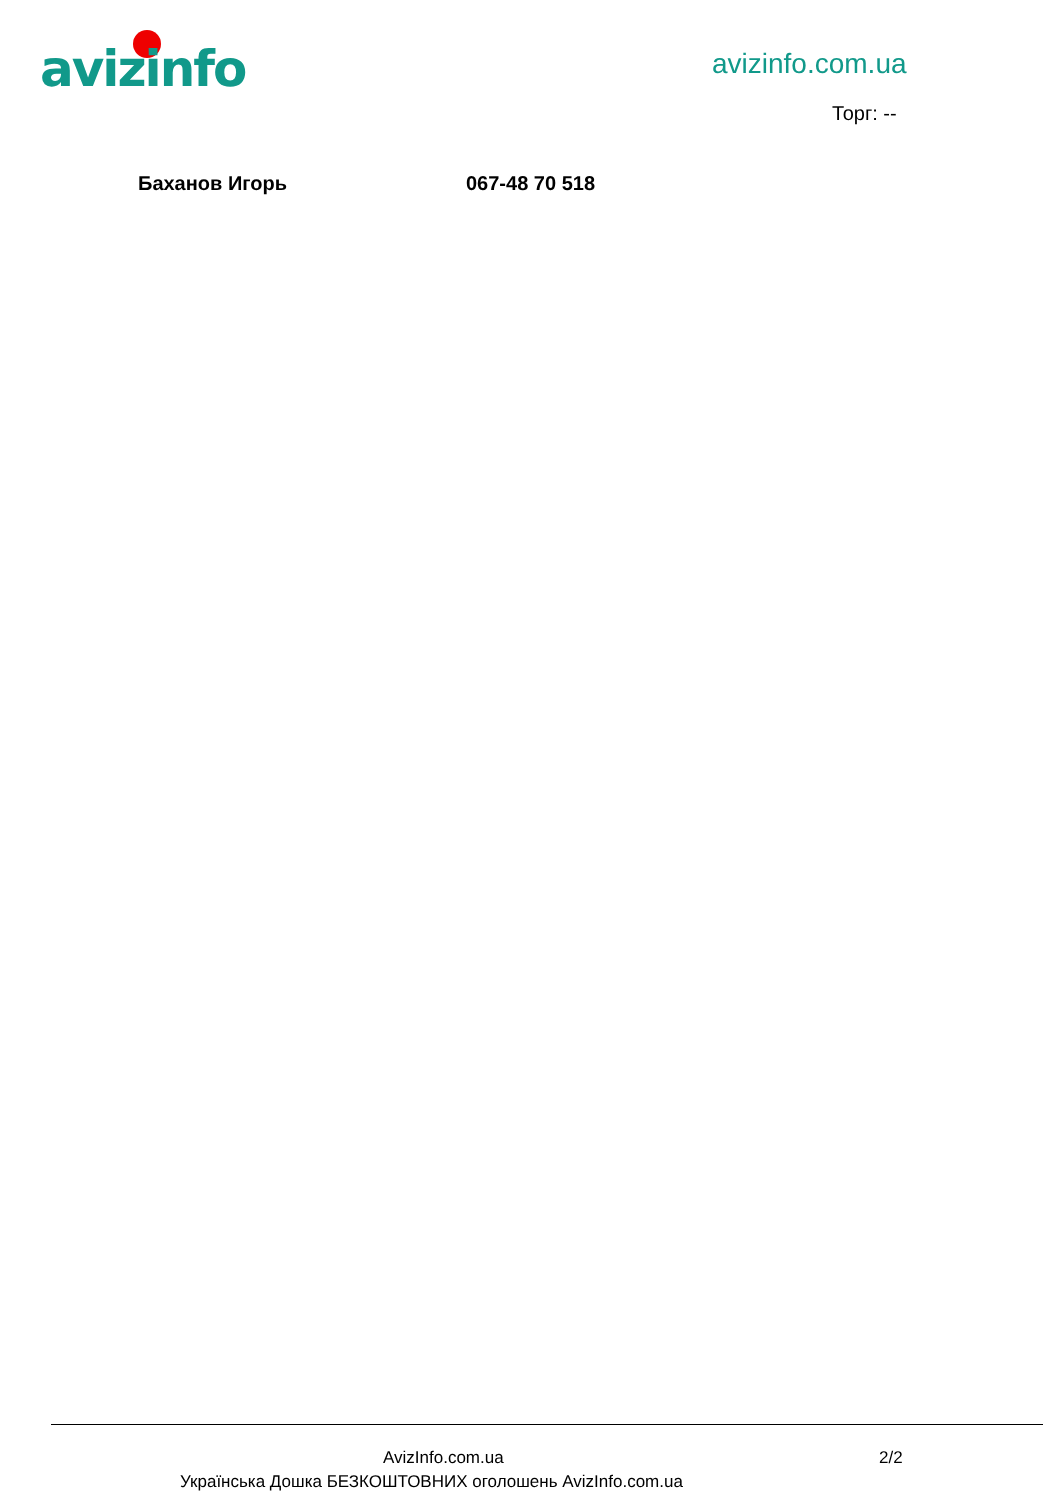avizinfo avizinfo.com.ua
Торг: --
Баханов Игорь 067-48 70 518
AvizInfo.com.ua 2/2
Українська Дошка БЕЗКОШТОВНИХ оголошень AvizInfo.com.ua